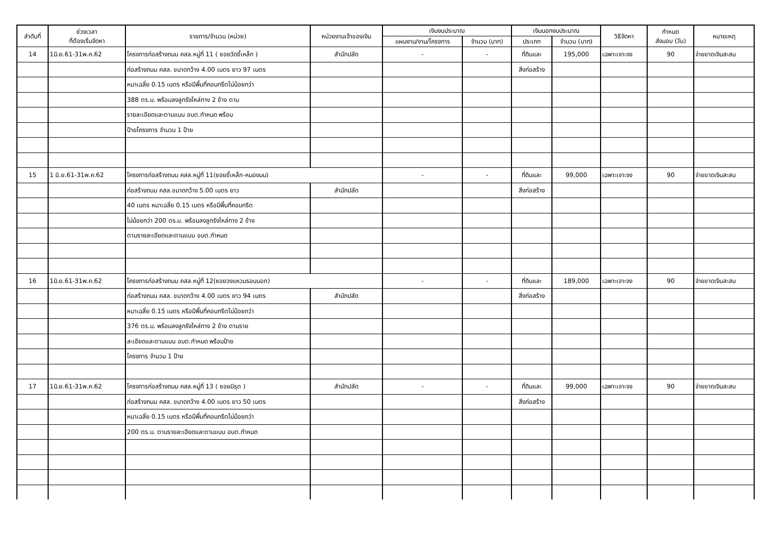| ลำดับที่ | ช่วงเวลา ที่ต้องเริ่มจัดหา | รายการ/จำนวน (หน่วย) | หน่วยงานเจ้าของเงิน | เงินงบประมาณ | | เงินนอกงบประมาณ | | วิธีจัดหา | กำหนด ส่งมอบ (วัน) | หมายเหตุ |
| --- | --- | --- | --- | --- | --- | --- | --- | --- | --- | --- |
| | | | | แผนงาน/งาน/โครงการ | จำนวน (บาท) | ประเภท | จำนวน (บาท) | | | |
| 14 | 1มิ.ย.61-31พ.ค.62 | โครงการก่อสร้างถนน คสล.หมู่ที่ 11 ( ซอยวัดขี้เหล็ก ) | สำนักปลัด | - | - | ที่ดินและ | 195,000 | เฉพาะเจาะจง | 90 | จ่ายขาดเงินสะสม |
| | | ก่อสร้างถนน คสล. ขนาดกว้าง 4.00 เมตร ยาว 97 เมตร | | | | สิ่งก่อสร้าง | | | | |
| | | หนาเฉลี่ย 0.15 เมตร หรือมีพื้นที่คอนกรีตไม่น้อยกว่า | | | | | | | | |
| | | 388 ตร.ม. พร้อมลงลูกรังไหล่ทาง 2 ข้าง ตาม | | | | | | | | |
| | | รายละเอียดและตามแบบ อบต.กำหนด พร้อม | | | | | | | | |
| | | ป้ายโครงการ จำนวน 1 ป้าย | | | | | | | | |
| 15 | 1 มิ.ย.61-31พ.ค.62 | โครงการก่อสร้างถนน คสล.หมู่ที่ 11(ซอยขี้เหล็ก-หนองมน) | | - | - | ที่ดินและ | 99,000 | เฉพาะเจาะจง | 90 | จ่ายขาดเงินสะสม |
| | | ก่อสร้างถนน คสล.ขนาดกว้าง 5.00 เมตร ยาว | สำนักปลัด | | | สิ่งก่อสร้าง | | | | |
| | | 40 เมตร หนาเฉลี่ย 0.15 เมตร หรือมีพื้นที่คอนกรีต | | | | | | | | |
| | | ไม่น้อยกว่า 200 ตร.ม. พร้อมลงลูกรังไหล่ทาง 2 ข้าง | | | | | | | | |
| | | ตามรายละเอียดและตามแบบ อบต.กำหนด | | | | | | | | |
| 16 | 1มิ.ย.61-31พ.ค.62 | โครงการก่อสร้างถนน คสล.หมู่ที่ 12(ซอยวงแหวนรอบนอก) | | - | - | ที่ดินและ | 189,000 | เฉพาะเจาะจง | 90 | จ่ายขาดเงินสะสม |
| | | ก่อสร้างถนน คสล. ขนาดกว้าง 4.00 เมตร ยาว 94 เมตร | สำนักปลัด | | | สิ่งก่อสร้าง | | | | |
| | | หนาเฉลี่ย 0.15 เมตร หรือมีพื้นที่คอนกรีตไม่น้อยกว่า | | | | | | | | |
| | | 376 ตร.ม. พร้อมลงลูกรังไหล่ทาง 2 ข้าง ตามราย | | | | | | | | |
| | | ละเอียดและตามแบบ อบต.กำหนด พร้อมป้าย | | | | | | | | |
| | | โครงการ จำนวน 1 ป้าย | | | | | | | | |
| 17 | 1มิ.ย.61-31พ.ค.62 | โครงการก่อสร้างถนน คสล.หมู่ที่ 13 ( ซอยนิรุต ) | สำนักปลัด | - | - | ที่ดินและ | 99,000 | เฉพาะเจาะจง | 90 | จ่ายขาดเงินสะสม |
| | | ก่อสร้างถนน คสล. ขนาดกว้าง 4.00 เมตร ยาว 50 เมตร | | | | สิ่งก่อสร้าง | | | | |
| | | หนาเฉลี่ย 0.15 เมตร หรือมีพื้นที่คอนกรีตไม่น้อยกว่า | | | | | | | | |
| | | 200 ตร.ม. ตามรายละเอียดและตามแบบ อบต.กำหนด | | | | | | | | |